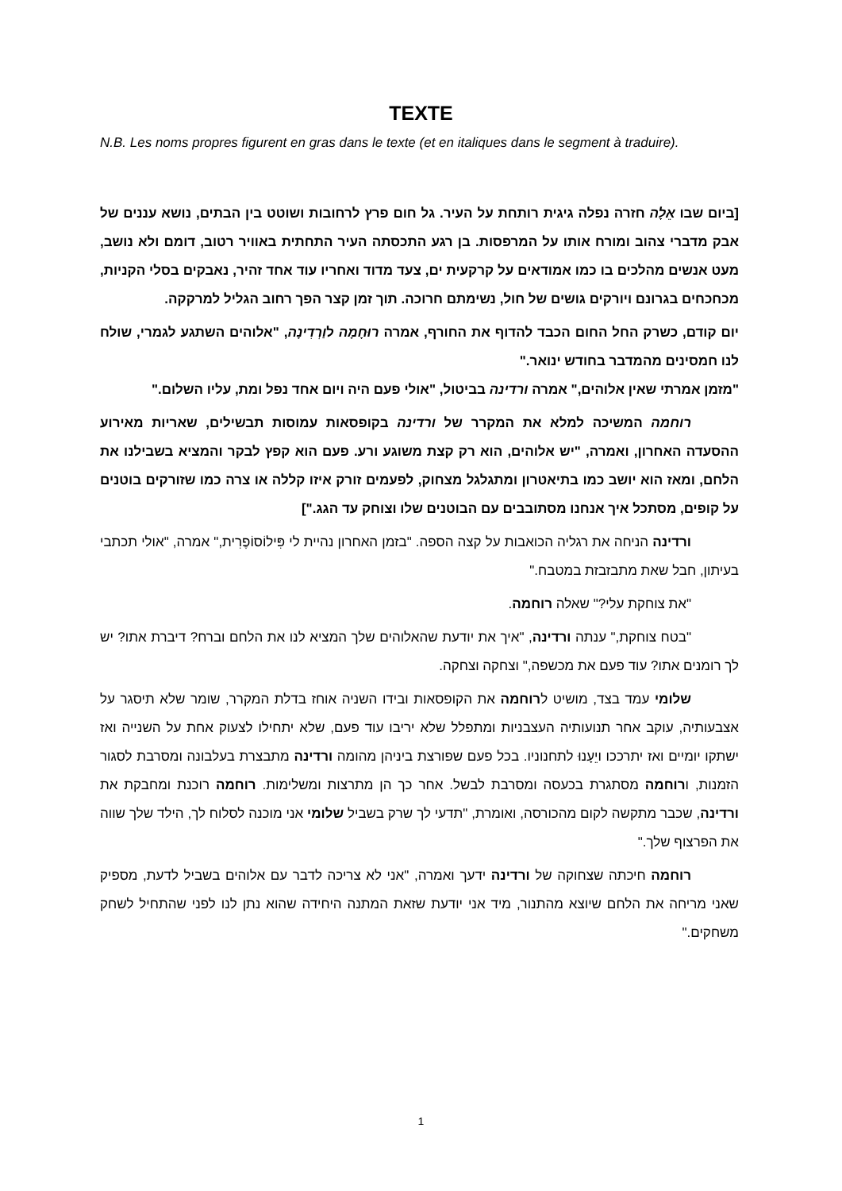TEXTE
N.B. Les noms propres figurent en gras dans le texte (et en italiques dans le segment à traduire).
[ביום שבו אֵלָה חזרה נפלה גיגית רותחת על העיר. גל חום פרץ לרחובות ושוטט בין הבתים, נושא עננים של אבק מדברי צהוב ומורח אותו על המרפסות. בן רגע התכסתה העיר התחתית באוויר רטוב, דומם ולא נושב, מעט אנשים מהלכים בו כמו אמודאים על קרקעית ים, צעד מדוד ואחריו עוד אחד זהיר, נאבקים בסלי הקניות, מכחכחים בגרונם ויורקים גושים של חול, נשימתם חרוכה. תוך זמן קצר הפך רחוב הגליל למרקקה.
יום קודם, כשרק החל החום הכבד להדוף את החורף, אמרה רוּחָמָה לוַרְדִינָה, "אלוהים השתגע לגמרי, שולח לנו חמסינים מהמדבר בחודש ינואר."
"מזמן אמרתי שאין אלוהים," אמרה ורדינה בביטול, "אולי פעם היה ויום אחד נפל ומת, עליו השלום."
רוחמה המשיכה למלא את המקרר של ורדינה בקופסאות עמוסות תבשילים, שאריות מאירוע ההסעדה האחרון, ואמרה, "יש אלוהים, הוא רק קצת משוגע ורע. פעם הוא קפץ לבקר והמציא בשבילנו את הלחם, ומאז הוא יושב כמו בתיאטרון ומתגלגל מצחוק, לפעמים זורק איזו קללה או צרה כמו שזורקים בוטנים על קופים, מסתכל איך אנחנו מסתובבים עם הבוטנים שלו וצוחק עד הגג."]
ורדינה הניחה את רגליה הכואבות על קצה הספה. "בזמן האחרון נהיית לי פִּילוֹסוֹפֶרִית," אמרה, "אולי תכתבי בעיתון, חבל שאת מתבזבזת במטבח."
"את צוחקת עלי?" שאלה רוחמה.
"בטח צוחקת," ענתה ורדינה, "איך את יודעת שהאלוהים שלך המציא לנו את הלחם וברח? דיברת אתו? יש לך רומנים אתו? עוד פעם את מכשפה," וצחקה וצחקה.
שלומי עמד בצד, מושיט לרוחמה את הקופסאות ובידו השניה אוחז בדלת המקרר, שומר שלא תיסגר על אצבעותיה, עוקב אחר תנועותיה העצבניות ומתפלל שלא יריבו עוד פעם, שלא יתחילו לצעוק אחת על השנייה ואז ישתקו יומיים ואז יתרככו ויֵעָנוּ לתחנוניו. בכל פעם שפורצת ביניהן מהומה ורדינה מתבצרת בעלבונה ומסרבת לסגור הזמנות, ורוחמה מסתגרת בכעסה ומסרבת לבשל. אחר כך הן מתרצות ומשלימות. רוחמה רוכנת ומחבקת את ורדינה, שכבר מתקשה לקום מהכורסה, ואומרת, "תדעי לך שרק בשביל שלומי אני מוכנה לסלוח לך, הילד שלך שווה את הפרצוף שלך."
רוחמה חיכתה שצחוקה של ורדינה ידעך ואמרה, "אני לא צריכה לדבר עם אלוהים בשביל לדעת, מספיק שאני מריחה את הלחם שיוצא מהתנור, מיד אני יודעת שזאת המתנה היחידה שהוא נתן לנו לפני שהתחיל לשחק משחקים."
1